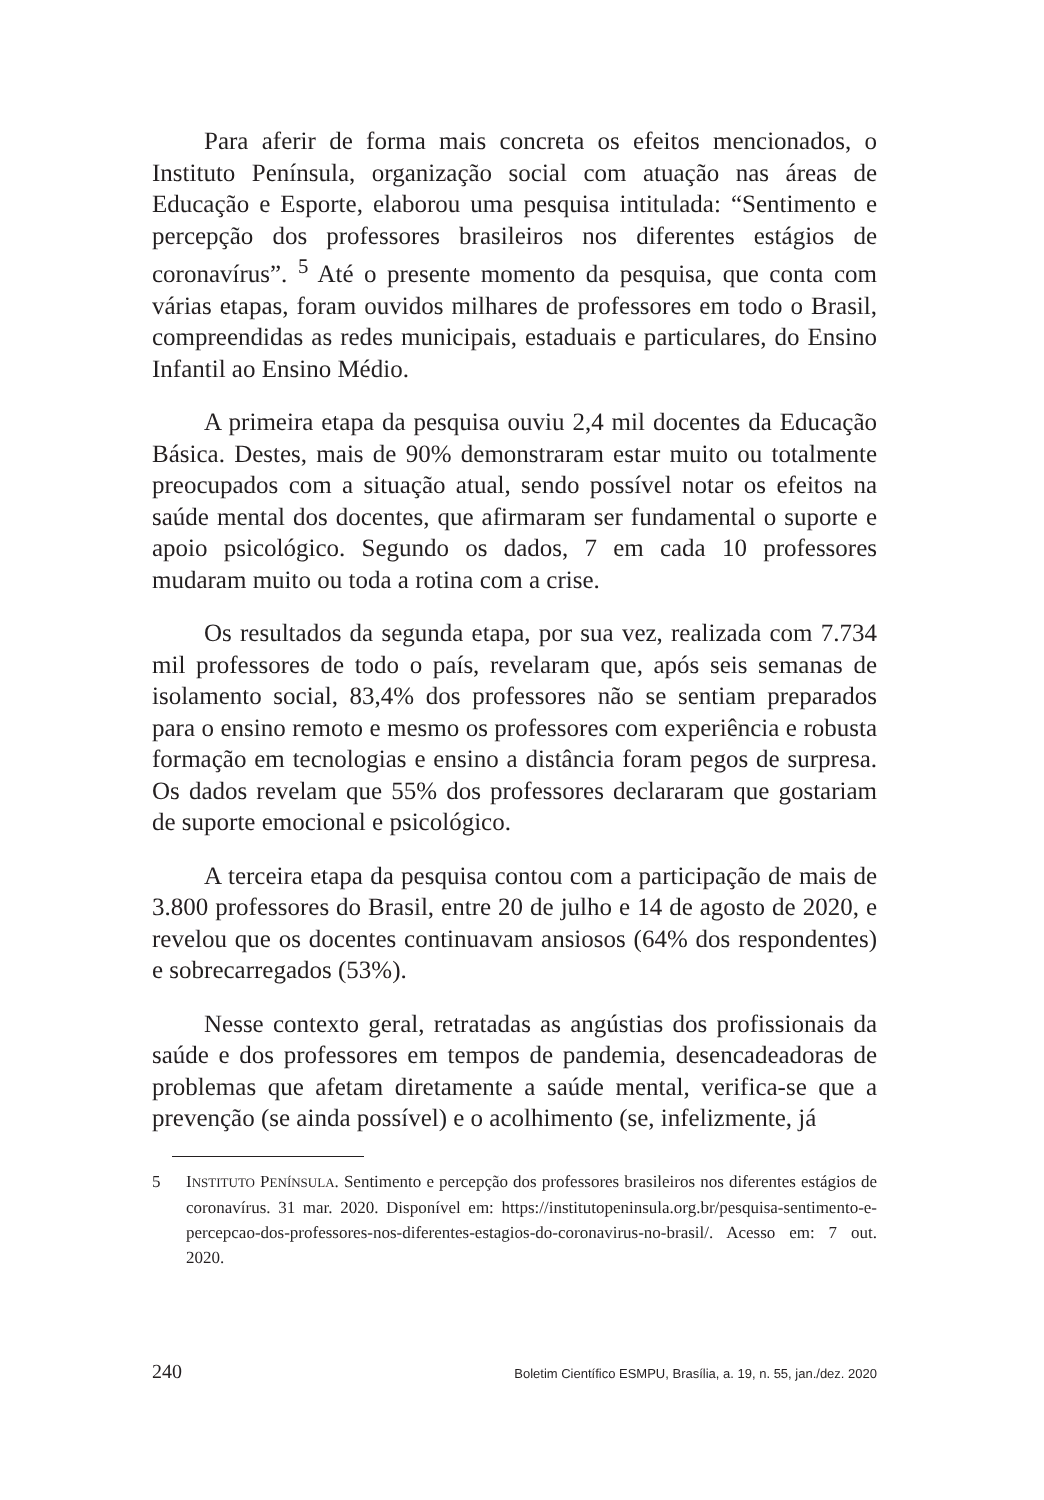Para aferir de forma mais concreta os efeitos mencionados, o Instituto Península, organização social com atuação nas áreas de Educação e Esporte, elaborou uma pesquisa intitulada: “Sentimento e percepção dos professores brasileiros nos diferentes estágios de coronavírus”. <sup>5</sup> Até o presente momento da pesquisa, que conta com várias etapas, foram ouvidos milhares de professores em todo o Brasil, compreendidas as redes municipais, estaduais e particulares, do Ensino Infantil ao Ensino Médio.
A primeira etapa da pesquisa ouviu 2,4 mil docentes da Educação Básica. Destes, mais de 90% demonstraram estar muito ou totalmente preocupados com a situação atual, sendo possível notar os efeitos na saúde mental dos docentes, que afirmaram ser fundamental o suporte e apoio psicológico. Segundo os dados, 7 em cada 10 professores mudaram muito ou toda a rotina com a crise.
Os resultados da segunda etapa, por sua vez, realizada com 7.734 mil professores de todo o país, revelaram que, após seis semanas de isolamento social, 83,4% dos professores não se sentiam preparados para o ensino remoto e mesmo os professores com experiência e robusta formação em tecnologias e ensino a distância foram pegos de surpresa. Os dados revelam que 55% dos professores declararam que gostariam de suporte emocional e psicológico.
A terceira etapa da pesquisa contou com a participação de mais de 3.800 professores do Brasil, entre 20 de julho e 14 de agosto de 2020, e revelou que os docentes continuavam ansiosos (64% dos respondentes) e sobrecarregados (53%).
Nesse contexto geral, retratadas as angústias dos profissionais da saúde e dos professores em tempos de pandemia, desencadeadoras de problemas que afetam diretamente a saúde mental, verifica-se que a prevenção (se ainda possível) e o acolhimento (se, infelizmente, já
5 INSTITUTO PENÍNSULA. Sentimento e percepção dos professores brasileiros nos diferentes estágios de coronavírus. 31 mar. 2020. Disponível em: https://institutopeninsula.org.br/pesquisa-sentimento-e-percepcao-dos-professores-nos-diferentes-estagios-do-coronavirus-no-brasil/. Acesso em: 7 out. 2020.
240 Boletim Científico ESMPU, Brasília, a. 19, n. 55, jan./dez. 2020